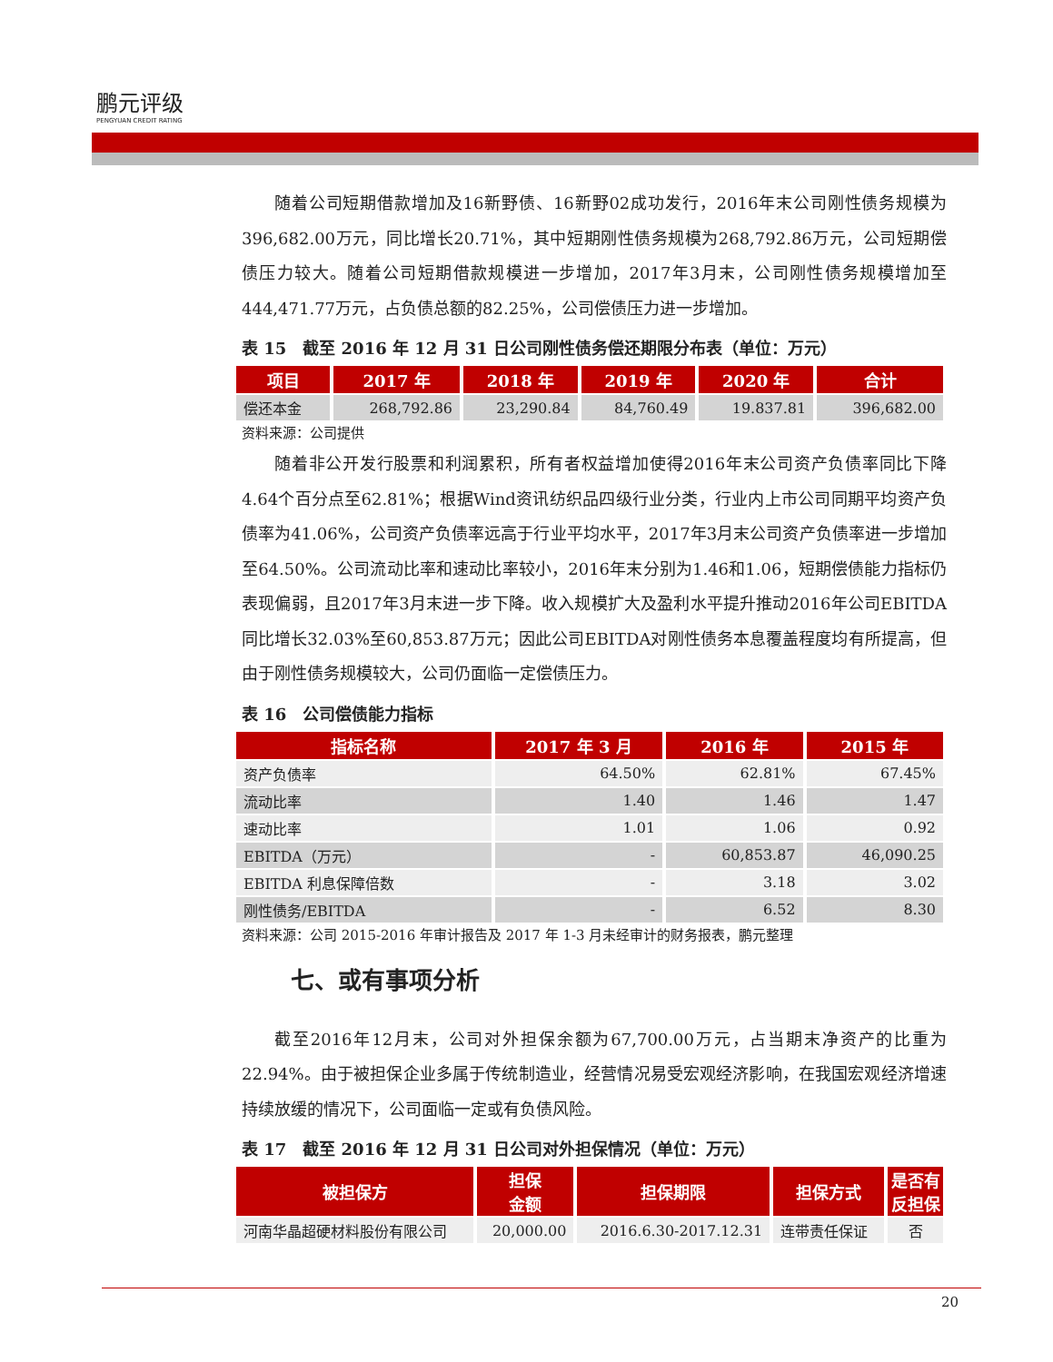鹏元评级
PENGYUAN CREDIT RATING
随着公司短期借款增加及16新野债、16新野02成功发行，2016年末公司刚性债务规模为396,682.00万元，同比增长20.71%，其中短期刚性债务规模为268,792.86万元，公司短期偿债压力较大。随着公司短期借款规模进一步增加，2017年3月末，公司刚性债务规模增加至444,471.77万元，占负债总额的82.25%，公司偿债压力进一步增加。
表 15　截至 2016 年 12 月 31 日公司刚性债务偿还期限分布表（单位：万元）
| 项目 | 2017 年 | 2018 年 | 2019 年 | 2020 年 | 合计 |
| --- | --- | --- | --- | --- | --- |
| 偿还本金 | 268,792.86 | 23,290.84 | 84,760.49 | 19.837.81 | 396,682.00 |
资料来源：公司提供
随着非公开发行股票和利润累积，所有者权益增加使得2016年末公司资产负债率同比下降4.64个百分点至62.81%；根据Wind资讯纺织品四级行业分类，行业内上市公司同期平均资产负债率为41.06%，公司资产负债率远高于行业平均水平，2017年3月末公司资产负债率进一步增加至64.50%。公司流动比率和速动比率较小，2016年末分别为1.46和1.06，短期偿债能力指标仍表现偏弱，且2017年3月末进一步下降。收入规模扩大及盈利水平提升推动2016年公司EBITDA同比增长32.03%至60,853.87万元；因此公司EBITDA对刚性债务本息覆盖程度均有所提高，但由于刚性债务规模较大，公司仍面临一定偿债压力。
表 16　公司偿债能力指标
| 指标名称 | 2017 年 3 月 | 2016 年 | 2015 年 |
| --- | --- | --- | --- |
| 资产负债率 | 64.50% | 62.81% | 67.45% |
| 流动比率 | 1.40 | 1.46 | 1.47 |
| 速动比率 | 1.01 | 1.06 | 0.92 |
| EBITDA（万元） | - | 60,853.87 | 46,090.25 |
| EBITDA 利息保障倍数 | - | 3.18 | 3.02 |
| 刚性债务/EBITDA | - | 6.52 | 8.30 |
资料来源：公司 2015-2016 年审计报告及 2017 年 1-3 月未经审计的财务报表，鹏元整理
七、或有事项分析
截至2016年12月末，公司对外担保余额为67,700.00万元，占当期末净资产的比重为22.94%。由于被担保企业多属于传统制造业，经营情况易受宏观经济影响，在我国宏观经济增速持续放缓的情况下，公司面临一定或有负债风险。
表 17　截至 2016 年 12 月 31 日公司对外担保情况（单位：万元）
| 被担保方 | 担保 金额 | 担保期限 | 担保方式 | 是否有 反担保 |
| --- | --- | --- | --- | --- |
| 河南华晶超硬材料股份有限公司 | 20,000.00 | 2016.6.30-2017.12.31 | 连带责任保证 | 否 |
20